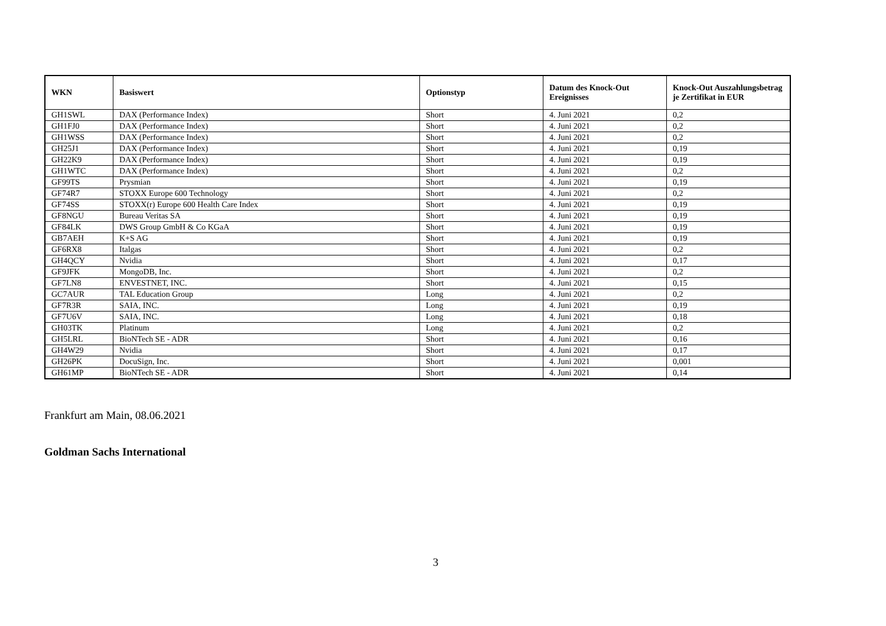| WKN | Basiswert | Optionstyp | Datum des Knock-Out Ereignisses | Knock-Out Auszahlungsbetrag je Zertifikat in EUR |
| --- | --- | --- | --- | --- |
| GH1SWL | DAX (Performance Index) | Short | 4. Juni 2021 | 0,2 |
| GH1FJ0 | DAX (Performance Index) | Short | 4. Juni 2021 | 0,2 |
| GH1WSS | DAX (Performance Index) | Short | 4. Juni 2021 | 0,2 |
| GH25J1 | DAX (Performance Index) | Short | 4. Juni 2021 | 0,19 |
| GH22K9 | DAX (Performance Index) | Short | 4. Juni 2021 | 0,19 |
| GH1WTC | DAX (Performance Index) | Short | 4. Juni 2021 | 0,2 |
| GF99TS | Prysmian | Short | 4. Juni 2021 | 0,19 |
| GF74R7 | STOXX Europe 600 Technology | Short | 4. Juni 2021 | 0,2 |
| GF74SS | STOXX(r) Europe 600 Health Care Index | Short | 4. Juni 2021 | 0,19 |
| GF8NGU | Bureau Veritas SA | Short | 4. Juni 2021 | 0,19 |
| GF84LK | DWS Group GmbH & Co KGaA | Short | 4. Juni 2021 | 0,19 |
| GB7AEH | K+S AG | Short | 4. Juni 2021 | 0,19 |
| GF6RX8 | Italgas | Short | 4. Juni 2021 | 0,2 |
| GH4QCY | Nvidia | Short | 4. Juni 2021 | 0,17 |
| GF9JFK | MongoDB, Inc. | Short | 4. Juni 2021 | 0,2 |
| GF7LN8 | ENVESTNET, INC. | Short | 4. Juni 2021 | 0,15 |
| GC7AUR | TAL Education Group | Long | 4. Juni 2021 | 0,2 |
| GF7R3R | SAIA, INC. | Long | 4. Juni 2021 | 0,19 |
| GF7U6V | SAIA, INC. | Long | 4. Juni 2021 | 0,18 |
| GH03TK | Platinum | Long | 4. Juni 2021 | 0,2 |
| GH5LRL | BioNTech SE - ADR | Short | 4. Juni 2021 | 0,16 |
| GH4W29 | Nvidia | Short | 4. Juni 2021 | 0,17 |
| GH26PK | DocuSign, Inc. | Short | 4. Juni 2021 | 0,001 |
| GH61MP | BioNTech SE - ADR | Short | 4. Juni 2021 | 0,14 |
Frankfurt am Main, 08.06.2021
Goldman Sachs International
3